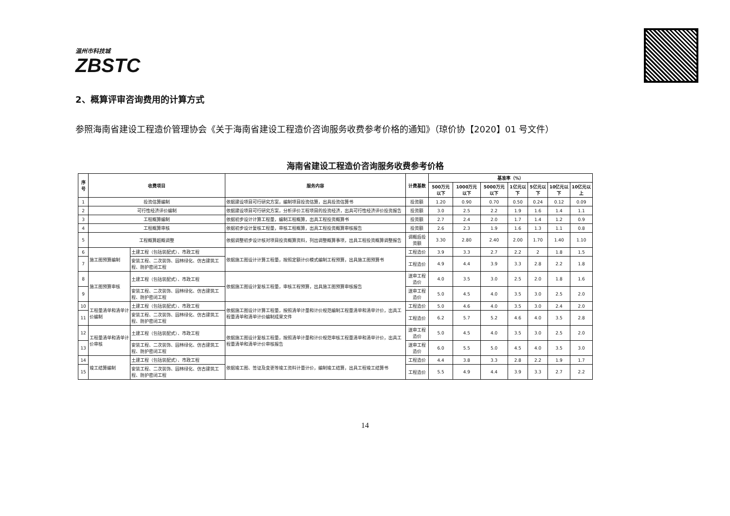温州市科技城
ZBSTC
2、概算评审咨询费用的计算方式
参照海南省建设工程造价管理协会《关于海南省建设工程造价咨询服务收费参考价格的通知》（琼价协【2020】01 号文件）
海南省建设工程造价咨询服务收费参考价格
| 序号 | 收费项目 | | 服务内容 | 计费基数 | 基准率（%） | | | | | | |
| --- | --- | --- | --- | --- | --- | --- | --- | --- | --- | --- | --- |
| | | | | | 500万元以下 | 1000万元以下 | 5000万元以下 | 1亿元以下 | 5亿元以下 | 10亿元以下 | 10亿元以上 |
| 1 | 投资估算编制 | | 依据建设项目可行研究方案，编制项目投资估算，出具投资估算书 | 投资额 | 1.20 | 0.90 | 0.70 | 0.50 | 0.24 | 0.12 | 0.09 |
| 2 | 可行性经济评价编制 | | 依据建设项目可行研究方案，分析评价工程项目的投资经济，出具可行性经济评价投资报告 | 投资额 | 3.0 | 2.5 | 2.2 | 1.9 | 1.6 | 1.4 | 1.1 |
| 3 | 工程概算编制 | | 依据初步设计计算工程量，编制工程概算，出具工程投资概算书 | 投资额 | 2.7 | 2.4 | 2.0 | 1.7 | 1.4 | 1.2 | 0.9 |
| 4 | 工程概算审核 | | 依据初步设计复核工程量，审核工程概算，出具工程投资概算审核报告 | 投资额 | 2.6 | 2.3 | 1.9 | 1.6 | 1.3 | 1.1 | 0.8 |
| 5 | 工程概算超概调整 | | 依据调整初步设计核对项目投资概算资料，列出调整概算事项，出具工程投资概算调整报告 | 调概后投资额 | 3.30 | 2.80 | 2.40 | 2.00 | 1.70 | 1.40 | 1.10 |
| 6 | 施工图预算编制 | 土建工程（包括装配式）、市政工程 | 依据施工图设计计算工程量，按照定额计价模式编制工程预算，出具施工图预算书 | 工程造价 | 3.9 | 3.3 | 2.7 | 2.2 | 2 | 1.8 | 1.5 |
| 7 | | 安装工程、二次装饰、园林绿化、仿古建筑工程、防护密闭工程 | | 工程造价 | 4.9 | 4.4 | 3.9 | 3.3 | 2.8 | 2.2 | 1.8 |
| 8 | 施工图预算审核 | 土建工程（包括装配式）、市政工程 | 依据施工图设计复核工程量，审核工程预算，出具施工图预算审核报告 | 送审工程造价 | 4.0 | 3.5 | 3.0 | 2.5 | 2.0 | 1.8 | 1.6 |
| 9 | | 安装工程、二次装饰、园林绿化、仿古建筑工程、防护密闭工程 | | 送审工程造价 | 5.0 | 4.5 | 4.0 | 3.5 | 3.0 | 2.5 | 2.0 |
| 10 | 工程量清单和清单计价编制 | 土建工程（包括装配式）、市政工程 | 依据施工图设计计算工程量，按照清单计量和计价规范编制工程量清单和清单计价，出具工程量清单和清单计价编制成果文件 | 工程造价 | 5.0 | 4.6 | 4.0 | 3.5 | 3.0 | 2.4 | 2.0 |
| 11 | | 安装工程、二次装饰、园林绿化、仿古建筑工程、防护密闭工程 | | 工程造价 | 6.2 | 5.7 | 5.2 | 4.6 | 4.0 | 3.5 | 2.8 |
| 12 | 工程量清单和清单计价审核 | 土建工程（包括装配式）、市政工程 | 依据施工图设计复核工程量，按照清单计量和计价规范审核工程量清单和清单计价，出具工程量清单和清单计价审核报告 | 送审工程造价 | 5.0 | 4.5 | 4.0 | 3.5 | 3.0 | 2.5 | 2.0 |
| 13 | | 安装工程、二次装饰、园林绿化、仿古建筑工程、防护密闭工程 | | 送审工程造价 | 6.0 | 5.5 | 5.0 | 4.5 | 4.0 | 3.5 | 3.0 |
| 14 | 竣工结算编制 | 土建工程（包括装配式）、市政工程 | 依据竣工图、签证及变更等竣工资料计量计价，编制竣工结算，出具工程竣工结算书 | 工程造价 | 4.4 | 3.8 | 3.3 | 2.8 | 2.2 | 1.9 | 1.7 |
| 15 | | 安装工程、二次装饰、园林绿化、仿古建筑工程、防护密闭工程 | | 工程造价 | 5.5 | 4.9 | 4.4 | 3.9 | 3.3 | 2.7 | 2.2 |
14